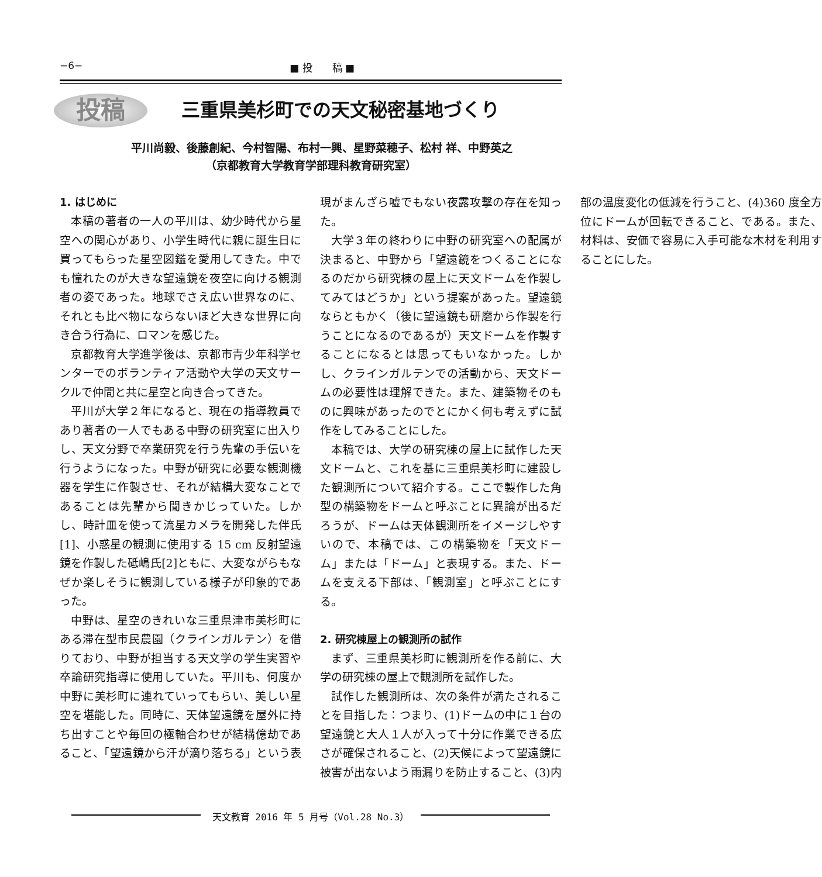−6− ■ 投　　稿 ■
投稿 三重県美杉町での天文秘密基地づくり
　　平川尚毅、後藤創紀、今村智陽、布村一興、星野菜穂子、松村 祥、中野英之
（京都教育大学教育学部理科教育研究室）
1. はじめに
本稿の著者の一人の平川は、幼少時代から星空への関心があり、小学生時代に親に誕生日に買ってもらった星空図鑑を愛用してきた。中でも憧れたのが大きな望遠鏡を夜空に向ける観測者の姿であった。地球でさえ広い世界なのに、それとも比べ物にならないほど大きな世界に向き合う行為に、ロマンを感じた。
京都教育大学進学後は、京都市青少年科学センターでのボランティア活動や大学の天文サークルで仲間と共に星空と向き合ってきた。
平川が大学２年になると、現在の指導教員であり著者の一人でもある中野の研究室に出入りし、天文分野で卒業研究を行う先輩の手伝いを行うようになった。中野が研究に必要な観測機器を学生に作製させ、それが結構大変なことであることは先輩から聞きかじっていた。しかし、時計皿を使って流星カメラを開発した伴氏[1]、小惑星の観測に使用する 15 cm 反射望遠鏡を作製した砥嶋氏[2]ともに、大変ながらもなぜか楽しそうに観測している様子が印象的であった。
中野は、星空のきれいな三重県津市美杉町にある滞在型市民農園（クラインガルテン）を借りており、中野が担当する天文学の学生実習や卒論研究指導に使用していた。平川も、何度か中野に美杉町に連れていってもらい、美しい星空を堪能した。同時に、天体望遠鏡を屋外に持ち出すことや毎回の極軸合わせが結構億劫であること、「望遠鏡から汗が滴り落ちる」という表現がまんざら嘘でもない夜露攻撃の存在を知った。
大学３年の終わりに中野の研究室への配属が決まると、中野から「望遠鏡をつくることになるのだから研究棟の屋上に天文ドームを作製してみてはどうか」という提案があった。望遠鏡ならともかく（後に望遠鏡も研磨から作製を行うことになるのであるが）天文ドームを作製することになるとは思ってもいなかった。しかし、クラインガルテンでの活動から、天文ドームの必要性は理解できた。また、建築物そのものに興味があったのでとにかく何も考えずに試作をしてみることにした。
本稿では、大学の研究棟の屋上に試作した天文ドームと、これを基に三重県美杉町に建設した観測所について紹介する。ここで製作した角型の構築物をドームと呼ぶことに異論が出るだろうが、ドームは天体観測所をイメージしやすいので、本稿では、この構築物を「天文ドーム」または「ドーム」と表現する。また、ドームを支える下部は、「観測室」と呼ぶことにする。
2. 研究棟屋上の観測所の試作
まず、三重県美杉町に観測所を作る前に、大学の研究棟の屋上で観測所を試作した。
試作した観測所は、次の条件が満たされることを目指した：つまり、(1)ドームの中に１台の望遠鏡と大人１人が入って十分に作業できる広さが確保されること、(2)天候によって望遠鏡に被害が出ないよう雨漏りを防止すること、(3)内部の温度変化の低減を行うこと、(4)360 度全方位にドームが回転できること、である。また、材料は、安価で容易に入手可能な木材を利用することにした。
天文教育 2016 年 5 月号（Vol.28 No.3）